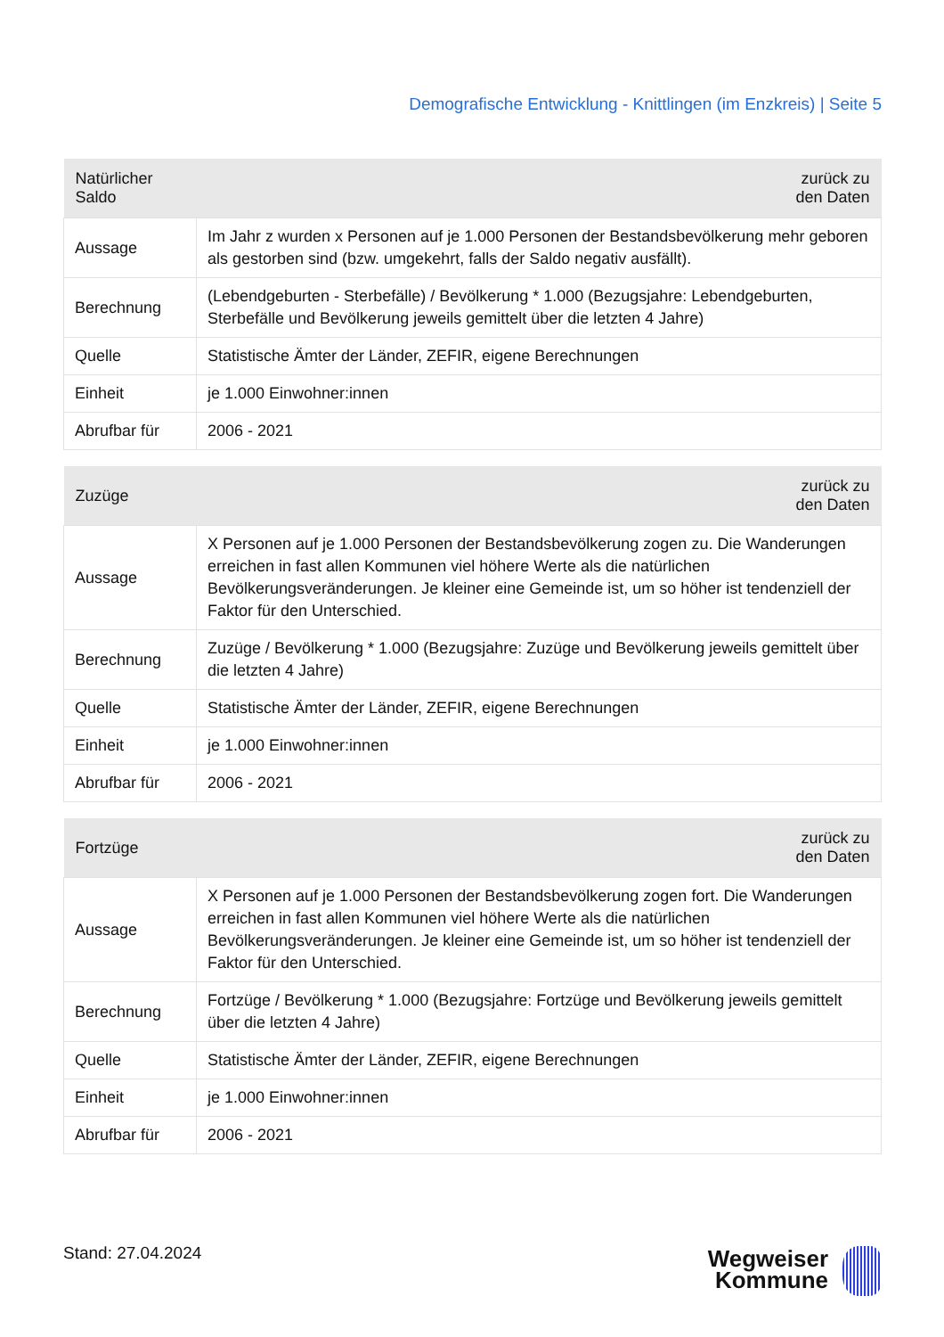Demografische Entwicklung - Knittlingen (im Enzkreis) | Seite 5
| Natürlicher Saldo | zurück zu den Daten |
| --- | --- |
| Aussage | Im Jahr z wurden x Personen auf je 1.000 Personen der Bestandsbevölkerung mehr geboren als gestorben sind (bzw. umgekehrt, falls der Saldo negativ ausfällt). |
| Berechnung | (Lebendgeburten - Sterbefälle) / Bevölkerung * 1.000 (Bezugsjahre: Lebendgeburten, Sterbefälle und Bevölkerung jeweils gemittelt über die letzten 4 Jahre) |
| Quelle | Statistische Ämter der Länder, ZEFIR, eigene Berechnungen |
| Einheit | je 1.000 Einwohner:innen |
| Abrufbar für | 2006 - 2021 |
| Zuzüge | zurück zu den Daten |
| --- | --- |
| Aussage | X Personen auf je 1.000 Personen der Bestandsbevölkerung zogen zu. Die Wanderungen erreichen in fast allen Kommunen viel höhere Werte als die natürlichen Bevölkerungsveränderungen. Je kleiner eine Gemeinde ist, um so höher ist tendenziell der Faktor für den Unterschied. |
| Berechnung | Zuzüge / Bevölkerung * 1.000 (Bezugsjahre: Zuzüge und Bevölkerung jeweils gemittelt über die letzten 4 Jahre) |
| Quelle | Statistische Ämter der Länder, ZEFIR, eigene Berechnungen |
| Einheit | je 1.000 Einwohner:innen |
| Abrufbar für | 2006 - 2021 |
| Fortzüge | zurück zu den Daten |
| --- | --- |
| Aussage | X Personen auf je 1.000 Personen der Bestandsbevölkerung zogen fort. Die Wanderungen erreichen in fast allen Kommunen viel höhere Werte als die natürlichen Bevölkerungsveränderungen. Je kleiner eine Gemeinde ist, um so höher ist tendenziell der Faktor für den Unterschied. |
| Berechnung | Fortzüge / Bevölkerung * 1.000 (Bezugsjahre: Fortzüge und Bevölkerung jeweils gemittelt über die letzten 4 Jahre) |
| Quelle | Statistische Ämter der Länder, ZEFIR, eigene Berechnungen |
| Einheit | je 1.000 Einwohner:innen |
| Abrufbar für | 2006 - 2021 |
Stand: 27.04.2024
Wegweiser
Kommune